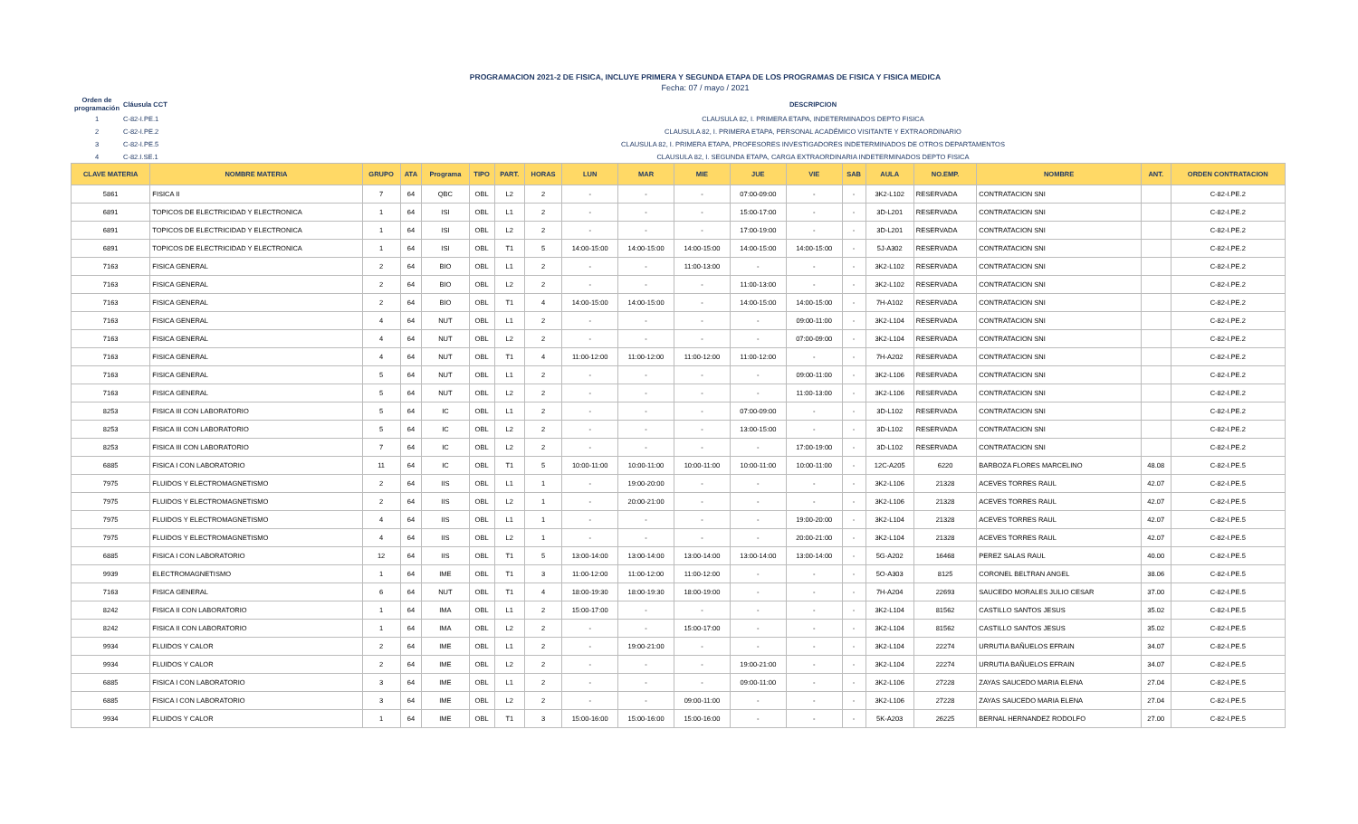PROGRAMACION 2021-2 DE FISICA, INCLUYE PRIMERA Y SEGUNDA ETAPA DE LOS PROGRAMAS DE FISICA Y FISICA MEDICA
Fecha: 07 / mayo / 2021
| Orden de programación | Cláusula CCT | DESCRIPCION |
| 1 | C-82-I.PE.1 | CLAUSULA 82, I. PRIMERA ETAPA, INDETERMINADOS DEPTO FISICA |
| 2 | C-82-I.PE.2 | CLAUSULA 82, I. PRIMERA ETAPA, PERSONAL ACADÉMICO VISITANTE Y EXTRAORDINARIO |
| 3 | C-82-I.PE.5 | CLAUSULA 82, I. PRIMERA ETAPA, PROFESORES INVESTIGADORES INDETERMINADOS DE OTROS DEPARTAMENTOS |
| 4 | C-82.I.SE.1 | CLAUSULA 82, I. SEGUNDA ETAPA, CARGA EXTRAORDINARIA INDETERMINADOS DEPTO FISICA |
| CLAVE MATERIA | NOMBRE MATERIA | GRUPO | ATA | Programa | TIPO | PART. | HORAS | LUN | MAR | MIE | JUE | VIE | SAB | AULA | NO.EMP. | NOMBRE | ANT. | ORDEN CONTRATACION |
| --- | --- | --- | --- | --- | --- | --- | --- | --- | --- | --- | --- | --- | --- | --- | --- | --- | --- | --- |
| 5861 | FISICA II | 7 | 64 | QBC | OBL | L2 | 2 | - | - | - | 07:00-09:00 | - | - | 3K2-L102 | RESERVADA | CONTRATACION SNI | | C-82-I.PE.2 |
| 6891 | TOPICOS DE ELECTRICIDAD Y ELECTRONICA | 1 | 64 | ISI | OBL | L1 | 2 | - | - | - | 15:00-17:00 | - | - | 3D-L201 | RESERVADA | CONTRATACION SNI | | C-82-I.PE.2 |
| 6891 | TOPICOS DE ELECTRICIDAD Y ELECTRONICA | 1 | 64 | ISI | OBL | L2 | 2 | - | - | - | 17:00-19:00 | - | - | 3D-L201 | RESERVADA | CONTRATACION SNI | | C-82-I.PE.2 |
| 6891 | TOPICOS DE ELECTRICIDAD Y ELECTRONICA | 1 | 64 | ISI | OBL | T1 | 5 | 14:00-15:00 | 14:00-15:00 | 14:00-15:00 | 14:00-15:00 | 14:00-15:00 | - | 5J-A302 | RESERVADA | CONTRATACION SNI | | C-82-I.PE.2 |
| 7163 | FISICA GENERAL | 2 | 64 | BIO | OBL | L1 | 2 | - | - | 11:00-13:00 | - | - | - | 3K2-L102 | RESERVADA | CONTRATACION SNI | | C-82-I.PE.2 |
| 7163 | FISICA GENERAL | 2 | 64 | BIO | OBL | L2 | 2 | - | - | - | 11:00-13:00 | - | - | 3K2-L102 | RESERVADA | CONTRATACION SNI | | C-82-I.PE.2 |
| 7163 | FISICA GENERAL | 2 | 64 | BIO | OBL | T1 | 4 | 14:00-15:00 | 14:00-15:00 | - | 14:00-15:00 | 14:00-15:00 | - | 7H-A102 | RESERVADA | CONTRATACION SNI | | C-82-I.PE.2 |
| 7163 | FISICA GENERAL | 4 | 64 | NUT | OBL | L1 | 2 | - | - | - | - | 09:00-11:00 | - | 3K2-L104 | RESERVADA | CONTRATACION SNI | | C-82-I.PE.2 |
| 7163 | FISICA GENERAL | 4 | 64 | NUT | OBL | L2 | 2 | - | - | - | - | 07:00-09:00 | - | 3K2-L104 | RESERVADA | CONTRATACION SNI | | C-82-I.PE.2 |
| 7163 | FISICA GENERAL | 4 | 64 | NUT | OBL | T1 | 4 | 11:00-12:00 | 11:00-12:00 | 11:00-12:00 | 11:00-12:00 | - | - | 7H-A202 | RESERVADA | CONTRATACION SNI | | C-82-I.PE.2 |
| 7163 | FISICA GENERAL | 5 | 64 | NUT | OBL | L1 | 2 | - | - | - | - | 09:00-11:00 | - | 3K2-L106 | RESERVADA | CONTRATACION SNI | | C-82-I.PE.2 |
| 7163 | FISICA GENERAL | 5 | 64 | NUT | OBL | L2 | 2 | - | - | - | - | 11:00-13:00 | - | 3K2-L106 | RESERVADA | CONTRATACION SNI | | C-82-I.PE.2 |
| 8253 | FISICA III CON LABORATORIO | 5 | 64 | IC | OBL | L1 | 2 | - | - | - | 07:00-09:00 | - | - | 3D-L102 | RESERVADA | CONTRATACION SNI | | C-82-I.PE.2 |
| 8253 | FISICA III CON LABORATORIO | 5 | 64 | IC | OBL | L2 | 2 | - | - | - | 13:00-15:00 | - | - | 3D-L102 | RESERVADA | CONTRATACION SNI | | C-82-I.PE.2 |
| 8253 | FISICA III CON LABORATORIO | 7 | 64 | IC | OBL | L2 | 2 | - | - | - | - | 17:00-19:00 | - | 3D-L102 | RESERVADA | CONTRATACION SNI | | C-82-I.PE.2 |
| 6885 | FISICA I CON LABORATORIO | 11 | 64 | IC | OBL | T1 | 5 | 10:00-11:00 | 10:00-11:00 | 10:00-11:00 | 10:00-11:00 | 10:00-11:00 | - | 12C-A205 | 6220 | BARBOZA FLORES MARCELINO | 48.08 | C-82-I.PE.5 |
| 7975 | FLUIDOS Y ELECTROMAGNETISMO | 2 | 64 | IIS | OBL | L1 | 1 | - | 19:00-20:00 | - | - | - | - | 3K2-L106 | 21328 | ACEVES TORRES RAUL | 42.07 | C-82-I.PE.5 |
| 7975 | FLUIDOS Y ELECTROMAGNETISMO | 2 | 64 | IIS | OBL | L2 | 1 | - | 20:00-21:00 | - | - | - | - | 3K2-L106 | 21328 | ACEVES TORRES RAUL | 42.07 | C-82-I.PE.5 |
| 7975 | FLUIDOS Y ELECTROMAGNETISMO | 4 | 64 | IIS | OBL | L1 | 1 | - | - | - | - | 19:00-20:00 | - | 3K2-L104 | 21328 | ACEVES TORRES RAUL | 42.07 | C-82-I.PE.5 |
| 7975 | FLUIDOS Y ELECTROMAGNETISMO | 4 | 64 | IIS | OBL | L2 | 1 | - | - | - | - | 20:00-21:00 | - | 3K2-L104 | 21328 | ACEVES TORRES RAUL | 42.07 | C-82-I.PE.5 |
| 6885 | FISICA I CON LABORATORIO | 12 | 64 | IIS | OBL | T1 | 5 | 13:00-14:00 | 13:00-14:00 | 13:00-14:00 | 13:00-14:00 | 13:00-14:00 | - | 5G-A202 | 16468 | PEREZ SALAS RAUL | 40.00 | C-82-I.PE.5 |
| 9939 | ELECTROMAGNETISMO | 1 | 64 | IME | OBL | T1 | 3 | 11:00-12:00 | 11:00-12:00 | 11:00-12:00 | - | - | - | 5O-A303 | 8125 | CORONEL BELTRAN ANGEL | 38.06 | C-82-I.PE.5 |
| 7163 | FISICA GENERAL | 6 | 64 | NUT | OBL | T1 | 4 | 18:00-19:30 | 18:00-19:30 | 18:00-19:00 | - | - | - | 7H-A204 | 22693 | SAUCEDO MORALES JULIO CESAR | 37.00 | C-82-I.PE.5 |
| 8242 | FISICA II CON LABORATORIO | 1 | 64 | IMA | OBL | L1 | 2 | 15:00-17:00 | - | - | - | - | - | 3K2-L104 | 81562 | CASTILLO SANTOS JESUS | 35.02 | C-82-I.PE.5 |
| 8242 | FISICA II CON LABORATORIO | 1 | 64 | IMA | OBL | L2 | 2 | - | - | 15:00-17:00 | - | - | - | 3K2-L104 | 81562 | CASTILLO SANTOS JESUS | 35.02 | C-82-I.PE.5 |
| 9934 | FLUIDOS Y CALOR | 2 | 64 | IME | OBL | L1 | 2 | - | 19:00-21:00 | - | - | - | - | 3K2-L104 | 22274 | URRUTIA BAÑUELOS EFRAIN | 34.07 | C-82-I.PE.5 |
| 9934 | FLUIDOS Y CALOR | 2 | 64 | IME | OBL | L2 | 2 | - | - | - | 19:00-21:00 | - | - | 3K2-L104 | 22274 | URRUTIA BAÑUELOS EFRAIN | 34.07 | C-82-I.PE.5 |
| 6885 | FISICA I CON LABORATORIO | 3 | 64 | IME | OBL | L1 | 2 | - | - | - | 09:00-11:00 | - | - | 3K2-L106 | 27228 | ZAYAS SAUCEDO MARIA ELENA | 27.04 | C-82-I.PE.5 |
| 6885 | FISICA I CON LABORATORIO | 3 | 64 | IME | OBL | L2 | 2 | - | - | 09:00-11:00 | - | - | - | 3K2-L106 | 27228 | ZAYAS SAUCEDO MARIA ELENA | 27.04 | C-82-I.PE.5 |
| 9934 | FLUIDOS Y CALOR | 1 | 64 | IME | OBL | T1 | 3 | 15:00-16:00 | 15:00-16:00 | 15:00-16:00 | - | - | - | 5K-A203 | 26225 | BERNAL HERNANDEZ RODOLFO | 27.00 | C-82-I.PE.5 |